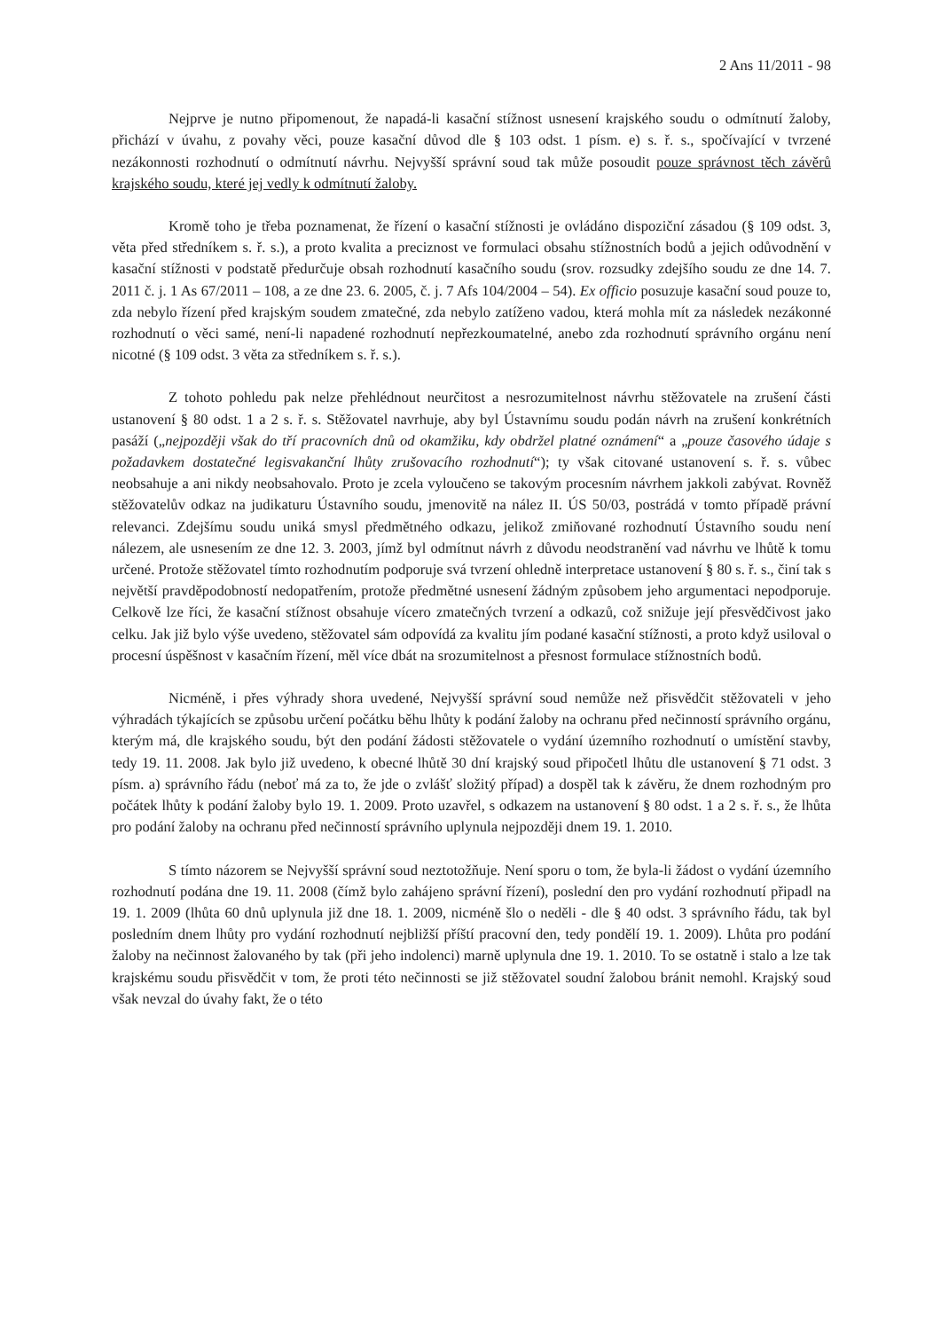2 Ans 11/2011 - 98
Nejprve je nutno připomenout, že napadá-li kasační stížnost usnesení krajského soudu o odmítnutí žaloby, přichází v úvahu, z povahy věci, pouze kasační důvod dle § 103 odst. 1 písm. e) s. ř. s., spočívající v tvrzené nezákonnosti rozhodnutí o odmítnutí návrhu. Nejvyšší správní soud tak může posoudit pouze správnost těch závěrů krajského soudu, které jej vedly k odmítnutí žaloby.
Kromě toho je třeba poznamenat, že řízení o kasační stížnosti je ovládáno dispoziční zásadou (§ 109 odst. 3, věta před středníkem s. ř. s.), a proto kvalita a preciznost ve formulaci obsahu stížnostních bodů a jejich odůvodnění v kasační stížnosti v podstatě předurčuje obsah rozhodnutí kasačního soudu (srov. rozsudky zdejšího soudu ze dne 14. 7. 2011 č. j. 1 As 67/2011 – 108, a ze dne 23. 6. 2005, č. j. 7 Afs 104/2004 – 54). Ex officio posuzuje kasační soud pouze to, zda nebylo řízení před krajským soudem zmatečné, zda nebylo zatíženo vadou, která mohla mít za následek nezákonné rozhodnutí o věci samé, není-li napadené rozhodnutí nepřezkoumatelné, anebo zda rozhodnutí správního orgánu není nicotné (§ 109 odst. 3 věta za středníkem s. ř. s.).
Z tohoto pohledu pak nelze přehlédnout neurčitost a nesrozumitelnost návrhu stěžovatele na zrušení části ustanovení § 80 odst. 1 a 2 s. ř. s. Stěžovatel navrhuje, aby byl Ústavnímu soudu podán návrh na zrušení konkrétních pasáží („nejpozději však do tří pracovních dnů od okamžiku, kdy obdržel platné oznámení“ a „pouze časového údaje s požadavkem dostatečné legisvakanční lhůty zrušovacího rozhodnutí“); ty však citované ustanovení s. ř. s. vůbec neobsahuje a ani nikdy neobsahovalo. Proto je zcela vyloučeno se takovým procesním návrhem jakkoli zabývat. Rovněž stěžovatelův odkaz na judikaturu Ústavního soudu, jmenovitě na nález II. ÚS 50/03, postrádá v tomto případě právní relevanci. Zdejšímu soudu uniká smysl předmětného odkazu, jelikož zmiňované rozhodnutí Ústavního soudu není nálezem, ale usnesením ze dne 12. 3. 2003, jímž byl odmítnut návrh z důvodu neodstranění vad návrhu ve lhůtě k tomu určené. Protože stěžovatel tímto rozhodnutím podporuje svá tvrzení ohledně interpretace ustanovení § 80 s. ř. s., činí tak s největší pravděpodobností nedopatřením, protože předmětné usnesení žádným způsobem jeho argumentaci nepodporuje. Celkově lze říci, že kasační stížnost obsahuje vícero zmatečných tvrzení a odkazů, což snižuje její přesvědčivost jako celku. Jak již bylo výše uvedeno, stěžovatel sám odpovídá za kvalitu jím podané kasační stížnosti, a proto když usiloval o procesní úspěšnost v kasačním řízení, měl více dbát na srozumitelnost a přesnost formulace stížnostních bodů.
Nicméně, i přes výhrady shora uvedené, Nejvyšší správní soud nemůže než přisvědčit stěžovateli v jeho výhradách týkajících se způsobu určení počátku běhu lhůty k podání žaloby na ochranu před nečinností správního orgánu, kterým má, dle krajského soudu, být den podání žádosti stěžovatele o vydání územního rozhodnutí o umístění stavby, tedy 19. 11. 2008. Jak bylo již uvedeno, k obecné lhůtě 30 dní krajský soud připočetl lhůtu dle ustanovení § 71 odst. 3 písm. a) správního řádu (neboť má za to, že jde o zvlášť složitý případ) a dospěl tak k závěru, že dnem rozhodným pro počátek lhůty k podání žaloby bylo 19. 1. 2009. Proto uzavřel, s odkazem na ustanovení § 80 odst. 1 a 2 s. ř. s., že lhůta pro podání žaloby na ochranu před nečinností správního uplynula nejpozději dnem 19. 1. 2010.
S tímto názorem se Nejvyšší správní soud neztotožňuje. Není sporu o tom, že byla-li žádost o vydání územního rozhodnutí podána dne 19. 11. 2008 (čímž bylo zahájeno správní řízení), poslední den pro vydání rozhodnutí připadl na 19. 1. 2009 (lhůta 60 dnů uplynula již dne 18. 1. 2009, nicméně šlo o neděli - dle § 40 odst. 3 správního řádu, tak byl posledním dnem lhůty pro vydání rozhodnutí nejbližší příští pracovní den, tedy pondělí 19. 1. 2009). Lhůta pro podání žaloby na nečinnost žalovaného by tak (při jeho indolenci) marně uplynula dne 19. 1. 2010. To se ostatně i stalo a lze tak krajskému soudu přisvědčit v tom, že proti této nečinnosti se již stěžovatel soudní žalobou bránit nemohl. Krajský soud však nevzal do úvahy fakt, že o této